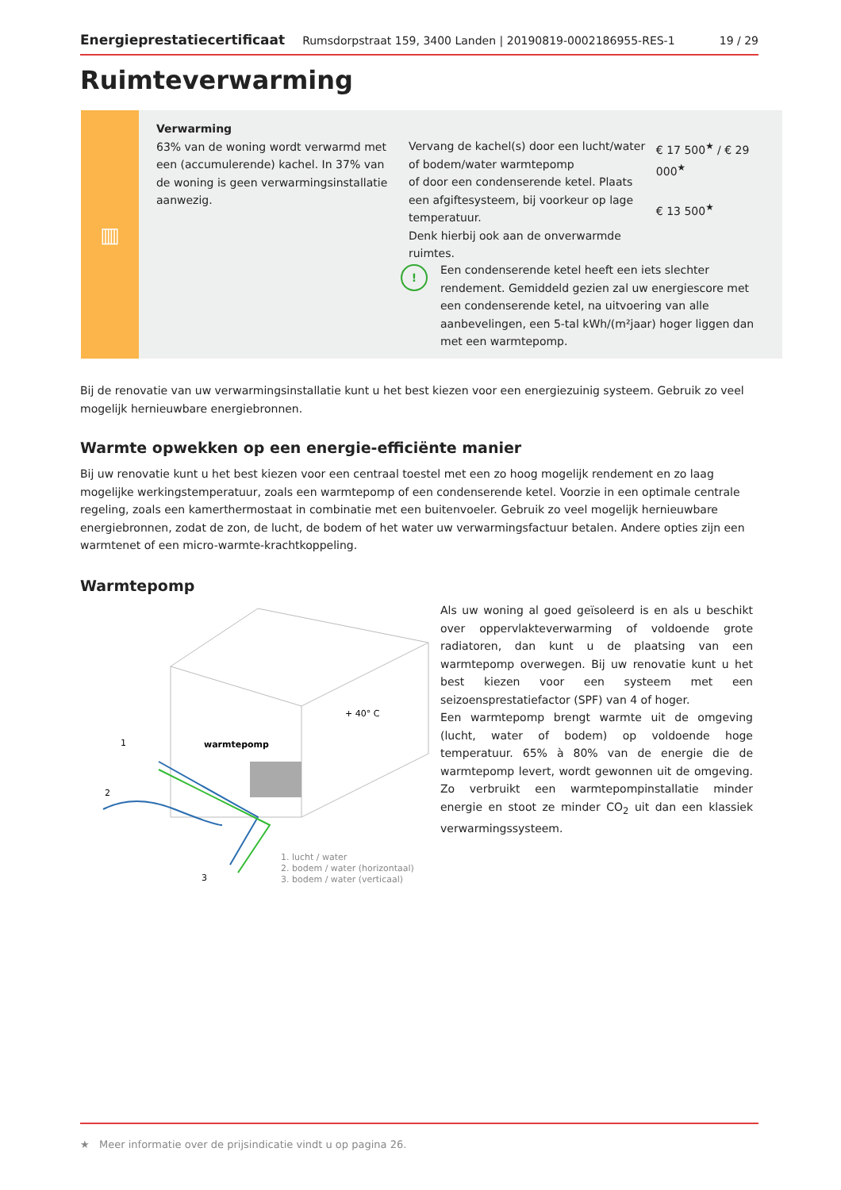Energieprestatiecertificaat Rumsdorpstraat 159, 3400 Landen | 20190819-0002186955-RES-1 19 / 29
Ruimteverwarming
▥
Verwarming
63% van de woning wordt verwarmd met een (accumulerende) kachel. In 37% van de woning is geen verwarmingsinstallatie aanwezig.
Vervang de kachel(s) door een lucht/water of bodem/water warmtepomp
of door een condenserende ketel. Plaats een afgiftesysteem, bij voorkeur op lage temperatuur.
Denk hierbij ook aan de onverwarmde ruimtes.
€ 17 500<sup>★</sup> / € 29 000<sup>★</sup>
€ 13 500<sup>★</sup>
!
Een condenserende ketel heeft een iets slechter rendement. Gemiddeld gezien zal uw energiescore met een condenserende ketel, na uitvoering van alle aanbevelingen, een 5-tal kWh/(m²jaar) hoger liggen dan met een warmtepomp.
Bij de renovatie van uw verwarmingsinstallatie kunt u het best kiezen voor een energiezuinig systeem. Gebruik zo veel mogelijk hernieuwbare energiebronnen.
Warmte opwekken op een energie-efficiënte manier
Bij uw renovatie kunt u het best kiezen voor een centraal toestel met een zo hoog mogelijk rendement en zo laag mogelijke werkingstemperatuur, zoals een warmtepomp of een condenserende ketel. Voorzie in een optimale centrale regeling, zoals een kamerthermostaat in combinatie met een buitenvoeler. Gebruik zo veel mogelijk hernieuwbare energiebronnen, zodat de zon, de lucht, de bodem of het water uw verwarmingsfactuur betalen. Andere opties zijn een warmtenet of een micro-warmte-krachtkoppeling.
Warmtepomp
+ 40° C
warmtepomp
1
2
3
1. lucht / water
2. bodem / water (horizontaal)
3. bodem / water (verticaal)
Als uw woning al goed geïsoleerd is en als u beschikt over oppervlakteverwarming of voldoende grote radiatoren, dan kunt u de plaatsing van een warmtepomp overwegen. Bij uw renovatie kunt u het best kiezen voor een systeem met een seizoensprestatiefactor (SPF) van 4 of hoger.
Een warmtepomp brengt warmte uit de omgeving (lucht, water of bodem) op voldoende hoge temperatuur. 65% à 80% van de energie die de warmtepomp levert, wordt gewonnen uit de omgeving. Zo verbruikt een warmtepompinstallatie minder energie en stoot ze minder CO<sub>2</sub> uit dan een klassiek verwarmingssysteem.
★ Meer informatie over de prijsindicatie vindt u op pagina 26.